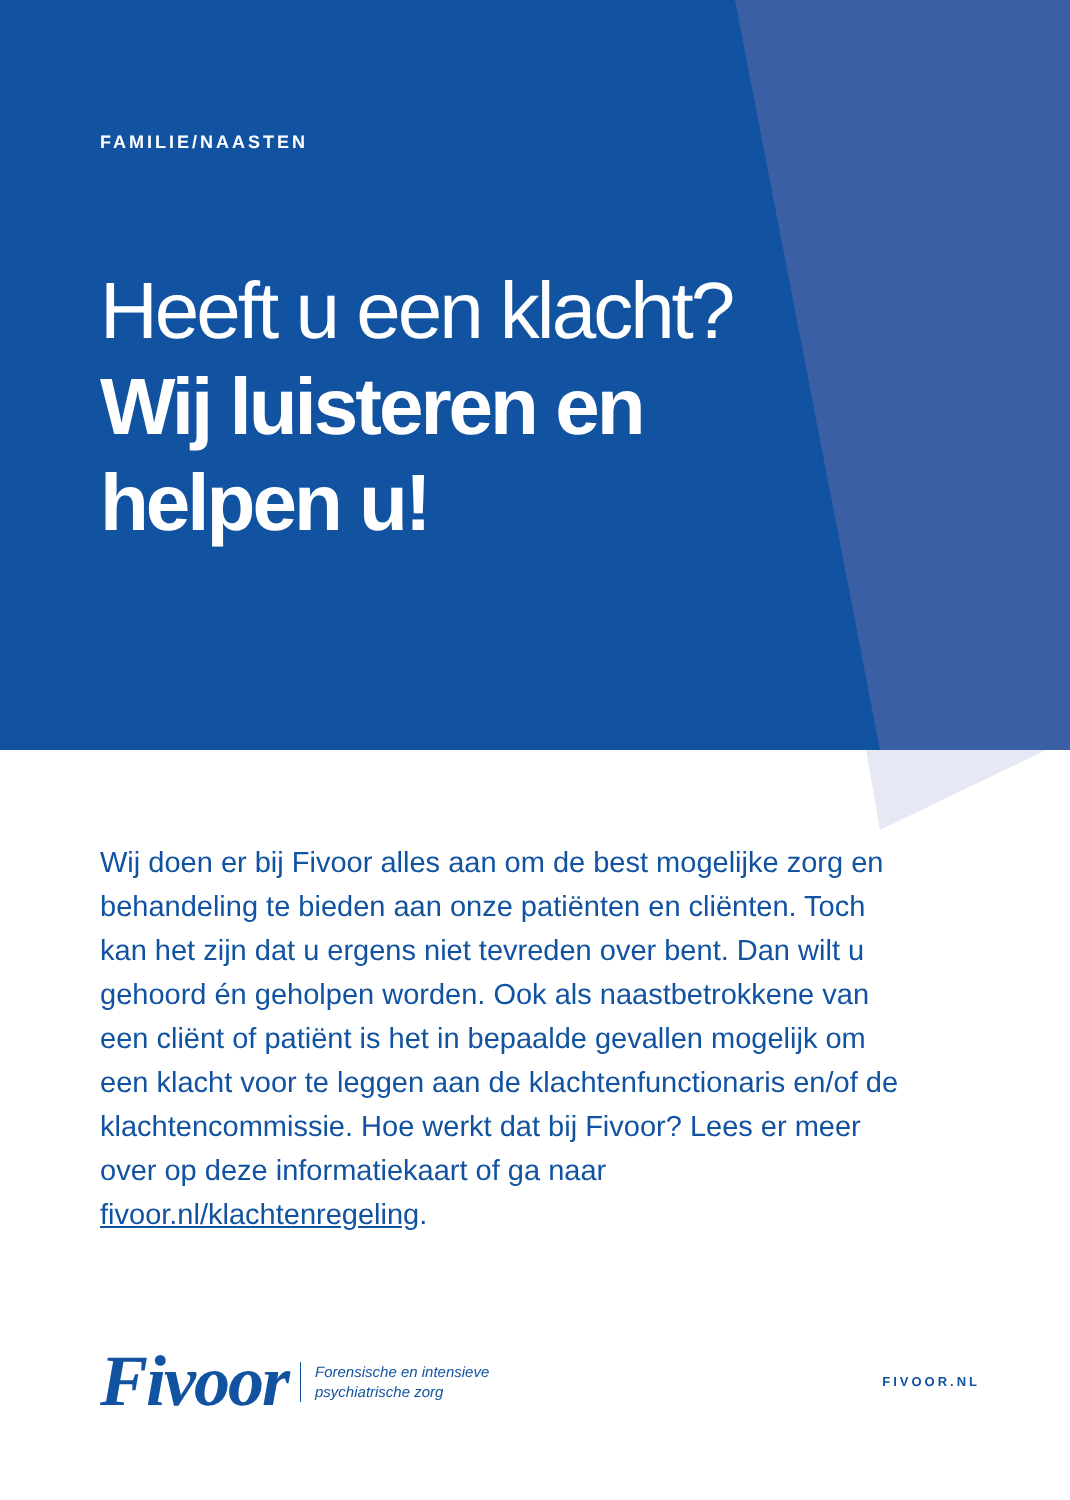FAMILIE/NAASTEN
Heeft u een klacht?
Wij luisteren en
helpen u!
Wij doen er bij Fivoor alles aan om de best mogelijke zorg en behandeling te bieden aan onze patiënten en cliënten. Toch kan het zijn dat u ergens niet tevreden over bent. Dan wilt u gehoord én geholpen worden. Ook als naastbetrokkene van een cliënt of patiënt is het in bepaalde gevallen mogelijk om een klacht voor te leggen aan de klachtenfunctionaris en/of de klachtencommissie. Hoe werkt dat bij Fivoor? Lees er meer over op deze informatiekaart of ga naar fivoor.nl/klachtenregeling.
Fivoor Forensische en intensieve
psychiatrische zorg FIVOOR.NL